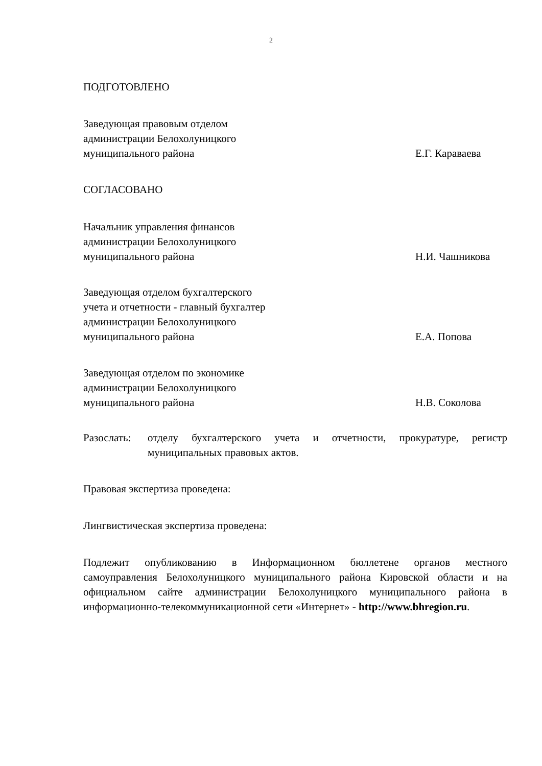2
ПОДГОТОВЛЕНО
Заведующая правовым отделом
администрации Белохолуницкого
муниципального района
Е.Г. Караваева
СОГЛАСОВАНО
Начальник управления финансов
администрации Белохолуницкого
муниципального района
Н.И. Чашникова
Заведующая отделом бухгалтерского
учета и отчетности - главный бухгалтер
администрации Белохолуницкого
муниципального района
Е.А. Попова
Заведующая отделом по экономике
администрации Белохолуницкого
муниципального района
Н.В. Соколова
Разослать: отделу бухгалтерского учета и отчетности, прокуратуре, регистр муниципальных правовых актов.
Правовая экспертиза проведена:
Лингвистическая экспертиза проведена:
Подлежит опубликованию в Информационном бюллетене органов местного самоуправления Белохолуницкого муниципального района Кировской области и на официальном сайте администрации Белохолуницкого муниципального района в информационно-телекоммуникационной сети «Интернет» - http://www.bhregion.ru.